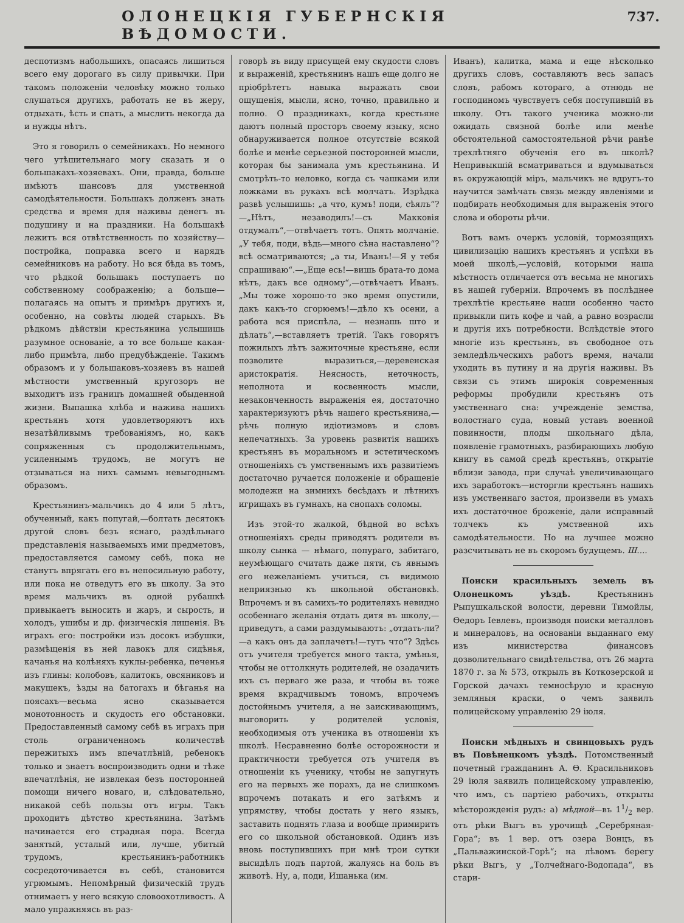ОЛОНЕЦКІЯ ГУБЕРНСКІЯ ВѢДОМОСТИ.
737.
деспотизмъ набольшихъ, опасаясь лишиться всего ему дорогаго въ силу привычки. При такомъ положеніи человѣку можно только слушаться другихъ, работать не въ жеру, отдыхать, ѣсть и спать, а мыслить некогда да и нужды нѣтъ.
Это я говорилъ о семейникахъ. Но немного чего утѣшительнаго могу сказать и о большакахъ-хозяевахъ. Они, правда, больше имѣютъ шансовъ для умственной самодѣятельности. Большакъ долженъ знать средства и время для наживы денегъ въ подушину и на праздники. На большакѣ лежитъ вся отвѣтственность по хозяйству—постройка, поправка всего и нарядъ семейниковъ на работу. Но вся бѣда въ томъ, что рѣдкой большакъ поступаетъ по собственному соображенію; а больше—полагаясь на опытъ и примѣръ другихъ и, особенно, на совѣты людей старыхъ. Въ рѣдкомъ дѣйствіи крестьянина услышишь разумное основаніе, а то все больше какая-либо примѣта, либо предубѣжденіе. Такимъ образомъ и у большаковъ-хозяевъ въ нашей мѣстности умственный кругозоръ не выходитъ изъ границъ домашней обыденной жизни. Выпашка хлѣба и нажива нашихъ крестьянъ хотя удовлетворяютъ ихъ незатѣйливымъ требованіямъ, но, какъ сопряженныя съ продолжительнымъ, усиленнымъ трудомъ, не могутъ не отзываться на нихъ самымъ невыгоднымъ образомъ.
Крестьянинъ-мальчикъ до 4 или 5 лѣтъ, обученный, какъ попугай,—болтать десятокъ другой словъ безъ яснаго, раздѣльнаго представленія называемыхъ ими предметовъ, предоставляется самому себѣ, пока не станутъ впрягать его въ непосильную работу, или пока не отведутъ его въ школу. За это время мальчикъ въ одной рубашкѣ привыкаетъ выносить и жаръ, и сырость, и холодъ, ушибы и др. физическія лишенія. Въ играхъ его: постройки изъ досокъ избушки, размѣщенія въ ней лавокъ для сидѣнья, качанья на колѣняхъ куклы-ребенка, печенья изъ глины: колобовъ, калитокъ, овсяниковъ и макушекъ, ѣзды на батогахъ и бѣганья на поясахъ—весьма ясно сказывается монотонность и скудость его обстановки. Предоставленный самому себѣ въ играхъ при столь ограниченномъ количествѣ пережитыхъ имъ впечатлѣній, ребенокъ только и знаетъ воспроизводить одни и тѣже впечатлѣнія, не извлекая безъ посторонней помощи ничего новаго, и, слѣдовательно, никакой себѣ пользы отъ игры. Такъ проходитъ дѣтство крестьянина. Затѣмъ начинается его страдная пора. Всегда занятый, усталый или, лучше, убитый трудомъ, крестьянинъ-работникъ сосредоточивается въ себѣ, становится угрюмымъ. Непомѣрный физическій трудъ отнимаетъ у него всякую словоохотливость. А мало упражняясь въ раз-
говорѣ въ виду присущей ему скудости словъ и выраженій, крестьянинъ нашъ еще долго не пріобрѣтетъ навыка выражать свои ощущенія, мысли, ясно, точно, правильно и полно. О праздникахъ, когда крестьяне даютъ полный просторъ своему языку, ясно обнаруживается полное отсутствіе всякой болѣе и менѣе серьезной посторонней мысли, которая бы занимала умъ крестьянина. И смотрѣть-то неловко, когда съ чашками или ложками въ рукахъ всѣ молчатъ. Изрѣдка развѣ услышишь: „а что, кумъ! поди, сѣялъ“?—„Нѣтъ, незаводилъ!—съ Макковія отдумалъ“,—отвѣчаетъ тотъ. Опять молчаніе. „У тебя, поди, вѣдь—много сѣна наставлено“? всѣ осматриваются; „а ты, Иванъ!—Я у тебя спрашиваю“.—„Еще есь!—вишь брата-то дома нѣтъ, дакъ все одному“,—отвѣчаетъ Иванъ. „Мы тоже хорошо-то эко время опустили, дакъ какъ-то сгорюемъ!—дѣло къ осени, а работа вся приспѣла, — незнашь што и дѣлать“,—вставляетъ третій. Такъ говорятъ пожилыхъ лѣтъ зажиточные крестьяне, если позволите выразиться,—деревенская аристократія. Неясность, неточность, неполнота и косвенность мысли, незаконченность выраженія ея, достаточно характеризуютъ рѣчь нашего крестьянина,—рѣчь полную идіотизмовъ и словъ непечатныхъ. За уровень развитія нашихъ крестьянъ въ моральномъ и эстетическомъ отношеніяхъ съ умственнымъ ихъ развитіемъ достаточно ручается положеніе и обращеніе молодежи на зимнихъ бесѣдахъ и лѣтнихъ игрищахъ въ гумнахъ, на снопахъ соломы.
Изъ этой-то жалкой, бѣдной во всѣхъ отношеніяхъ среды приводятъ родители въ школу сынка — нѣмаго, попураго, забитаго, неумѣющаго считать даже пяти, съ явнымъ его нежеланіемъ учиться, съ видимою неприязнью къ школьной обстановкѣ. Впрочемъ и въ самихъ-то родителяхъ невидно особеннаго желанія отдать дитя въ школу,—приведутъ, а сами раздумываютъ: „отдать-ли?—а какъ онъ да заплачетъ!—тутъ что“? Здѣсь отъ учителя требуется много такта, умѣнья, чтобы не оттолкнуть родителей, не озадачить ихъ съ перваго же раза, и чтобы въ тоже время вкрадчивымъ тономъ, впрочемъ достойнымъ учителя, а не заискивающимъ, выговорить у родителей условія, необходимыя отъ ученика въ отношеніи къ школѣ. Несравненно болѣе осторожности и практичности требуется отъ учителя въ отношеніи къ ученику, чтобы не запугнуть его на первыхъ же порахъ, да не слишкомъ впрочемъ потакать и его затѣямъ и упрямству, чтобы достать у него языкъ, заставить поднять глаза и вообще примирить его со школьной обстановкой. Одинъ изъ вновь поступившихъ при мнѣ трои сутки высидѣлъ подъ партой, жалуясь на боль въ животѣ. Ну, а, поди, Ишанька (им.
Иванъ), калитка, мама и еще нѣсколько другихъ словъ, составляютъ весь запасъ словъ, рабомъ котораго, а отнюдь не господиномъ чувствуетъ себя поступившій въ школу. Отъ такого ученика можно-ли ожидать связной болѣе или менѣе обстоятельной самостоятельной рѣчи ранѣе трехлѣтняго обученія его въ школѣ? Непривыкшій всматриваться и вдумываться въ окружающій міръ, мальчикъ не вдругъ-то научится замѣчать связь между явленіями и подбирать необходимыя для выраженія этого слова и обороты рѣчи.
Вотъ вамъ очеркъ условій, тормозящихъ цивилизацію нашихъ крестьянъ и успѣхи въ моей школѣ,—условій, которыми наша мѣстность отличается отъ весьма не многихъ въ нашей губерніи. Впрочемъ въ послѣднее трехлѣтіе крестьяне наши особенно часто привыкли пить кофе и чай, а равно возрасли и другія ихъ потребности. Вслѣдствіе этого многіе изъ крестьянъ, въ свободное отъ земледѣльческихъ работъ время, начали уходить въ путину и на другія наживы. Въ связи съ этимъ широкія современныя реформы пробудили крестьянъ отъ умственнаго сна: учрежденіе земства, волостнаго суда, новый уставъ военной повинности, плоды школьнаго дѣла, появленіе грамотныхъ, разбирающихъ любую книгу въ самой средѣ крестьянъ, открытіе вблизи завода, при случаѣ увеличивающаго ихъ заработокъ—исторгли крестьянъ нашихъ изъ умственнаго застоя, произвели въ умахъ ихъ достаточное броженіе, дали исправный толчекъ къ умственной ихъ самодѣятельности. Но на лучшее можно разсчитывать не въ скоромъ будущемъ. Ш....
Поиски красильныхъ земель въ Олонецкомъ уѣздѣ. Крестьянинъ Рыпушкальской волости, деревни Тимойлы, Ѳедоръ Іевлевъ, производя поиски металловъ и минераловъ, на основаніи выданнаго ему изъ министерства финансовъ дозволительнаго свидѣтельства, отъ 26 марта 1870 г. за № 573, открылъ въ Коткозерской и Горской дачахъ темносѣрую и красную земляныя краски, о чемъ заявилъ полицейскому управленію 29 іюля.
Поиски мѣдныхъ и свинцовыхъ рудъ въ Повѣнецкомъ уѣздѣ. Потомственный почетный гражданинъ А. Ѳ. Красильниковъ 29 іюля заявилъ полицейскому управленію, что имъ, съ партіею рабочихъ, открыты мѣсторожденія рудъ: а) мѣдной—въ 11/2 вер. отъ рѣки Выгъ въ урочищѣ „Серебряная-Гора“; въ 1 вер. отъ озера Вонцъ, въ „Пальважинской-Горѣ“; на лѣвомъ берегу рѣки Выгъ, у „Толчейнаго-Водопада“, въ стари-